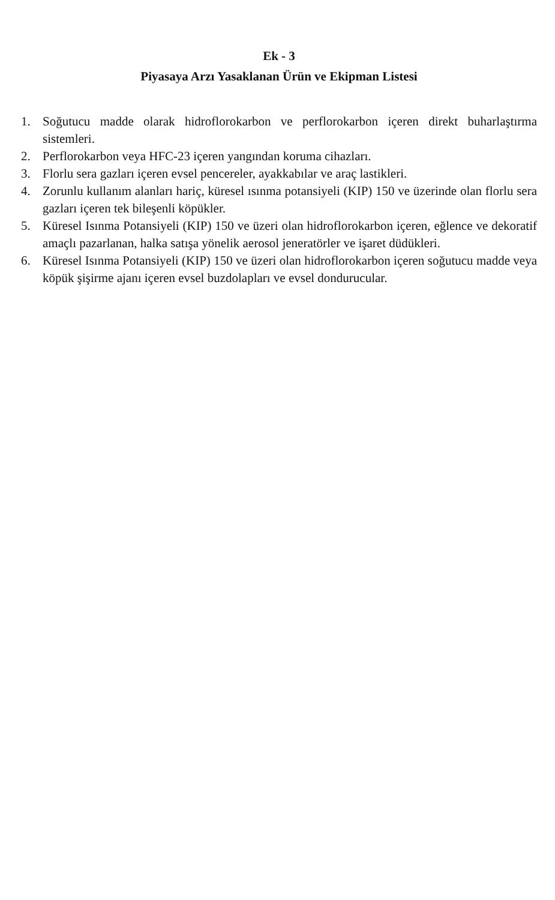Ek - 3
Piyasaya Arzı Yasaklanan Ürün ve Ekipman Listesi
1. Soğutucu madde olarak hidroflorokarbon ve perflorokarbon içeren direkt buharlaştırma sistemleri.
2. Perflorokarbon veya HFC-23 içeren yangından koruma cihazları.
3. Florlu sera gazları içeren evsel pencereler, ayakkabılar ve araç lastikleri.
4. Zorunlu kullanım alanları hariç, küresel ısınma potansiyeli (KIP) 150 ve üzerinde olan florlu sera gazları içeren tek bileşenli köpükler.
5. Küresel Isınma Potansiyeli (KIP) 150 ve üzeri olan hidroflorokarbon içeren, eğlence ve dekoratif amaçlı pazarlanan, halka satışa yönelik aerosol jeneratörler ve işaret düdükleri.
6. Küresel Isınma Potansiyeli (KIP) 150 ve üzeri olan hidroflorokarbon içeren soğutucu madde veya köpük şişirme ajanı içeren evsel buzdolapları ve evsel dondurucular.